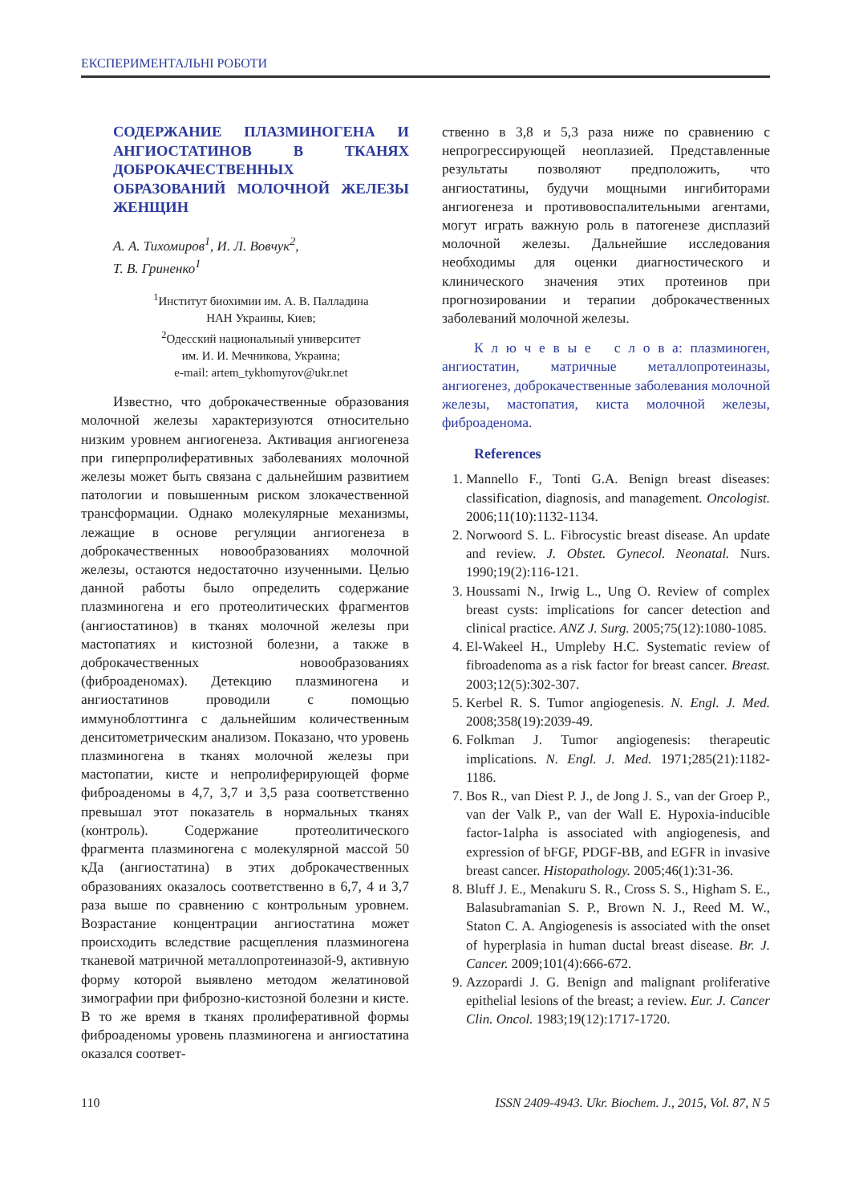ЕКСПЕРИМЕНТАЛЬНІ РОБОТИ
СОДЕРЖАНИЕ ПЛАЗМИНОГЕНА И АНГИОСТАТИНОВ В ТКАНЯХ ДОБРОКАЧЕСТВЕННЫХ ОБРАЗОВАНИЙ МОЛОЧНОЙ ЖЕЛЕЗЫ ЖЕНЩИН
А. А. Тихомиров<sup>1</sup>, И. Л. Вовчук<sup>2</sup>,
Т. В. Гриненко<sup>1</sup>
<sup>1</sup> Институт биохимии им. А. В. Палладина
НАН Украины, Киев;
<sup>2</sup> Одесский национальный университет
им. И. И. Мечникова, Украина;
e-mail: artem_tykhomyrov@ukr.net
Известно, что доброкачественные образования молочной железы характеризуются относительно низким уровнем ангиогенеза. Активация ангиогенеза при гиперпролиферативных заболеваниях молочной железы может быть связана с дальнейшим развитием патологии и повышенным риском злокачественной трансформации. Однако молекулярные механизмы, лежащие в основе регуляции ангиогенеза в доброкачественных новообразованиях молочной железы, остаются недостаточно изученными. Целью данной работы было определить содержание плазминогена и его протеолитических фрагментов (ангиостатинов) в тканях молочной железы при мастопатиях и кистозной болезни, а также в доброкачественных новообразованиях (фиброаденомах). Детекцию плазминогена и ангиостатинов проводили с помощью иммуноблоттинга с дальнейшим количественным денситометрическим анализом. Показано, что уровень плазминогена в тканях молочной железы при мастопатии, кисте и непролиферирующей форме фиброаденомы в 4,7, 3,7 и 3,5 раза соответственно превышал этот показатель в нормальных тканях (контроль). Содержание протеолитического фрагмента плазминогена с молекулярной массой 50 кДа (ангиостатина) в этих доброкачественных образованиях оказалось соответственно в 6,7, 4 и 3,7 раза выше по сравнению с контрольным уровнем. Возрастание концентрации ангиостатина может происходить вследствие расщепления плазминогена тканевой матричной металлопротеиназой-9, активную форму которой выявлено методом желатиновой зимографии при фиброзно-кистозной болезни и кисте. В то же время в тканях пролиферативной формы фиброаденомы уровень плазминогена и ангиостатина оказался соответ-
ственно в 3,8 и 5,3 раза ниже по сравнению с непрогрессирующей неоплазией. Представленные результаты позволяют предположить, что ангиостатины, будучи мощными ингибиторами ангиогенеза и противовоспалительными агентами, могут играть важную роль в патогенезе дисплазий молочной железы. Дальнейшие исследования необходимы для оценки диагностического и клинического значения этих протеинов при прогнозировании и терапии доброкачественных заболеваний молочной железы.
К л ю ч е в ы е с л о в а: плазминоген, ангиостатин, матричные металлопротеиназы, ангиогенез, доброкачественные заболевания молочной железы, мастопатия, киста молочной железы, фиброаденома.
References
1. Mannello F., Tonti G.A. Benign breast diseases: classification, diagnosis, and management. Oncologist. 2006;11(10):1132-1134.
2. Norwoord S. L. Fibrocystic breast disease. An update and review. J. Obstet. Gynecol. Neonatal. Nurs. 1990;19(2):116-121.
3. Houssami N., Irwig L., Ung O. Review of complex breast cysts: implications for cancer detection and clinical practice. ANZ J. Surg. 2005;75(12):1080-1085.
4. El-Wakeel H., Umpleby H.C. Systematic review of fibroadenoma as a risk factor for breast cancer. Breast. 2003;12(5):302-307.
5. Kerbel R. S. Tumor angiogenesis. N. Engl. J. Med. 2008;358(19):2039-49.
6. Folkman J. Tumor angiogenesis: therapeutic implications. N. Engl. J. Med. 1971;285(21):1182-1186.
7. Bos R., van Diest P. J., de Jong J. S., van der Groep P., van der Valk P., van der Wall E. Hypoxia-inducible factor-1alpha is associated with angiogenesis, and expression of bFGF, PDGF-BB, and EGFR in invasive breast cancer. Histopathology. 2005;46(1):31-36.
8. Bluff J. E., Menakuru S. R., Cross S. S., Higham S. E., Balasubramanian S. P., Brown N. J., Reed M. W., Staton C. A. Angiogenesis is associated with the onset of hyperplasia in human ductal breast disease. Br. J. Cancer. 2009;101(4):666-672.
9. Azzopardi J. G. Benign and malignant proliferative epithelial lesions of the breast; a review. Eur. J. Cancer Clin. Oncol. 1983;19(12):1717-1720.
110 ISSN 2409-4943. Ukr. Biochem. J., 2015, Vol. 87, N 5